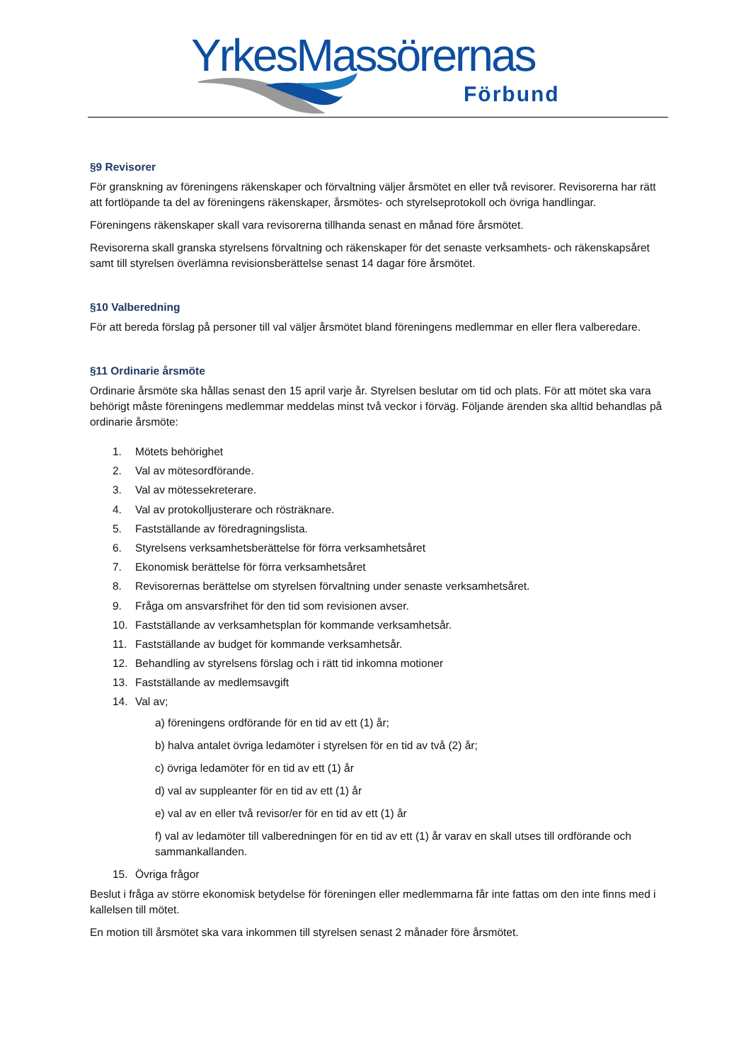YrkesMassörernas
Förbund
§9 Revisorer
För granskning av föreningens räkenskaper och förvaltning väljer årsmötet en eller två revisorer. Revisorerna har rätt att fortlöpande ta del av föreningens räkenskaper, årsmötes- och styrelseprotokoll och övriga handlingar.
Föreningens räkenskaper skall vara revisorerna tillhanda senast en månad före årsmötet.
Revisorerna skall granska styrelsens förvaltning och räkenskaper för det senaste verksamhets- och räkenskapsåret samt till styrelsen överlämna revisionsberättelse senast 14 dagar före årsmötet.
§10 Valberedning
För att bereda förslag på personer till val väljer årsmötet bland föreningens medlemmar en eller flera valberedare.
§11 Ordinarie årsmöte
Ordinarie årsmöte ska hållas senast den 15 april varje år. Styrelsen beslutar om tid och plats. För att mötet ska vara behörigt måste föreningens medlemmar meddelas minst två veckor i förväg. Följande ärenden ska alltid behandlas på ordinarie årsmöte:
1. Mötets behörighet
2. Val av mötesordförande.
3. Val av mötessekreterare.
4. Val av protokolljusterare och rösträknare.
5. Fastställande av föredragningslista.
6. Styrelsens verksamhetsberättelse för förra verksamhetsåret
7. Ekonomisk berättelse för förra verksamhetsåret
8. Revisorernas berättelse om styrelsen förvaltning under senaste verksamhetsåret.
9. Fråga om ansvarsfrihet för den tid som revisionen avser.
10. Fastställande av verksamhetsplan för kommande verksamhetsår.
11. Fastställande av budget för kommande verksamhetsår.
12. Behandling av styrelsens förslag och i rätt tid inkomna motioner
13. Fastställande av medlemsavgift
14. Val av;
a) föreningens ordförande för en tid av ett (1) år;
b) halva antalet övriga ledamöter i styrelsen för en tid av två (2) år;
c) övriga ledamöter för en tid av ett (1) år
d) val av suppleanter för en tid av ett (1) år
e) val av en eller två revisor/er för en tid av ett (1) år
f) val av ledamöter till valberedningen för en tid av ett (1) år varav en skall utses till ordförande och sammankallanden.
15. Övriga frågor
Beslut i fråga av större ekonomisk betydelse för föreningen eller medlemmarna får inte fattas om den inte finns med i kallelsen till mötet.
En motion till årsmötet ska vara inkommen till styrelsen senast 2 månader före årsmötet.